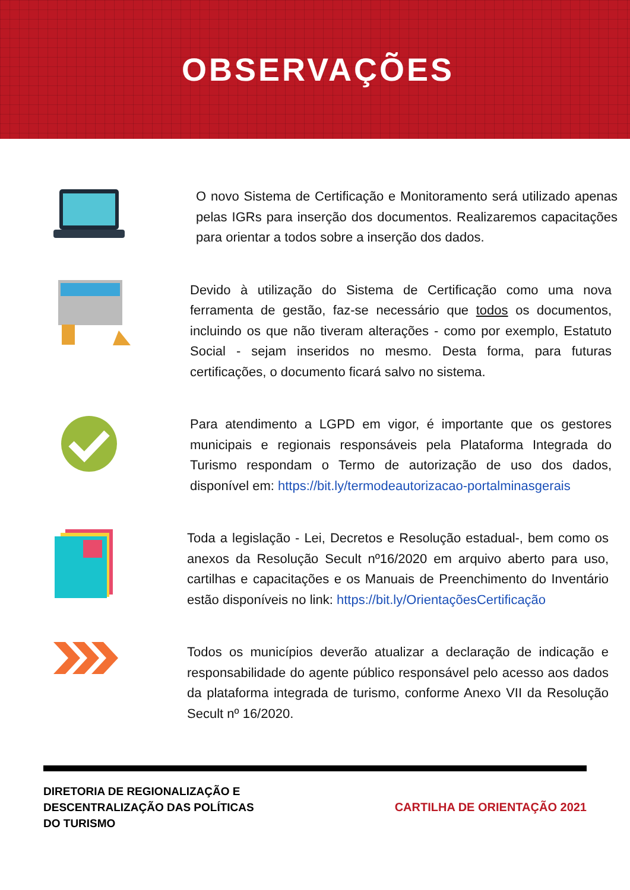OBSERVAÇÕES
O novo Sistema de Certificação e Monitoramento será utilizado apenas pelas IGRs para inserção dos documentos. Realizaremos capacitações para orientar a todos sobre a inserção dos dados.
Devido à utilização do Sistema de Certificação como uma nova ferramenta de gestão, faz-se necessário que todos os documentos, incluindo os que não tiveram alterações - como por exemplo, Estatuto Social - sejam inseridos no mesmo. Desta forma, para futuras certificações, o documento ficará salvo no sistema.
Para atendimento a LGPD em vigor, é importante que os gestores municipais e regionais responsáveis pela Plataforma Integrada do Turismo respondam o Termo de autorização de uso dos dados, disponível em: https://bit.ly/termodeautorizacao-portalminasgerais
Toda a legislação - Lei, Decretos e Resolução estadual-, bem como os anexos da Resolução Secult nº16/2020 em arquivo aberto para uso, cartilhas e capacitações e os Manuais de Preenchimento do Inventário estão disponíveis no link: https://bit.ly/OrientaçõesCertificação
Todos os municípios deverão atualizar a declaração de indicação e responsabilidade do agente público responsável pelo acesso aos dados da plataforma integrada de turismo, conforme Anexo VII da Resolução Secult nº 16/2020.
DIRETORIA DE REGIONALIZAÇÃO E
DESCENTRALIZAÇÃO DAS POLÍTICAS
DO TURISMO
CARTILHA DE ORIENTAÇÃO 2021